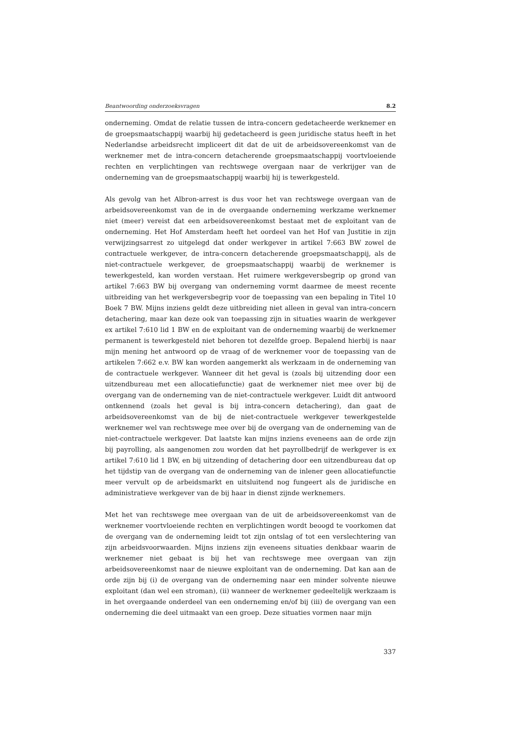Beantwoording onderzoeksvragen 8.2
onderneming. Omdat de relatie tussen de intra-concern gedetacheerde werknemer en de groepsmaatschappij waarbij hij gedetacheerd is geen juridische status heeft in het Nederlandse arbeidsrecht impliceert dit dat de uit de arbeidsovereenkomst van de werknemer met de intra-concern detacherende groepsmaatschappij voortvloeiende rechten en verplichtingen van rechtswege overgaan naar de verkrijger van de onderneming van de groepsmaatschappij waarbij hij is tewerkgesteld.
Als gevolg van het Albron-arrest is dus voor het van rechtswege overgaan van de arbeidsovereenkomst van de in de overgaande onderneming werkzame werknemer niet (meer) vereist dat een arbeidsovereenkomst bestaat met de exploitant van de onderneming. Het Hof Amsterdam heeft het oordeel van het Hof van Justitie in zijn verwijzingsarrest zo uitgelegd dat onder werkgever in artikel 7:663 BW zowel de contractuele werkgever, de intra-concern detacherende groepsmaatschappij, als de niet-contractuele werkgever, de groepsmaatschappij waarbij de werknemer is tewerkgesteld, kan worden verstaan. Het ruimere werkgeversbegrip op grond van artikel 7:663 BW bij overgang van onderneming vormt daarmee de meest recente uitbreiding van het werkgeversbegrip voor de toepassing van een bepaling in Titel 10 Boek 7 BW. Mijns inziens geldt deze uitbreiding niet alleen in geval van intra-concern detachering, maar kan deze ook van toepassing zijn in situaties waarin de werkgever ex artikel 7:610 lid 1 BW en de exploitant van de onderneming waarbij de werknemer permanent is tewerkgesteld niet behoren tot dezelfde groep. Bepalend hierbij is naar mijn mening het antwoord op de vraag of de werknemer voor de toepassing van de artikelen 7:662 e.v. BW kan worden aangemerkt als werkzaam in de onderneming van de contractuele werkgever. Wanneer dit het geval is (zoals bij uitzending door een uitzendbureau met een allocatiefunctie) gaat de werknemer niet mee over bij de overgang van de onderneming van de niet-contractuele werkgever. Luidt dit antwoord ontkennend (zoals het geval is bij intra-concern detachering), dan gaat de arbeidsovereenkomst van de bij de niet-contractuele werkgever tewerkgestelde werknemer wel van rechtswege mee over bij de overgang van de onderneming van de niet-contractuele werkgever. Dat laatste kan mijns inziens eveneens aan de orde zijn bij payrolling, als aangenomen zou worden dat het payrollbedrijf de werkgever is ex artikel 7:610 lid 1 BW, en bij uitzending of detachering door een uitzendbureau dat op het tijdstip van de overgang van de onderneming van de inlener geen allocatiefunctie meer vervult op de arbeidsmarkt en uitsluitend nog fungeert als de juridische en administratieve werkgever van de bij haar in dienst zijnde werknemers.
Met het van rechtswege mee overgaan van de uit de arbeidsovereenkomst van de werknemer voortvloeiende rechten en verplichtingen wordt beoogd te voorkomen dat de overgang van de onderneming leidt tot zijn ontslag of tot een verslechtering van zijn arbeidsvoorwaarden. Mijns inziens zijn eveneens situaties denkbaar waarin de werknemer niet gebaat is bij het van rechtswege mee overgaan van zijn arbeidsovereenkomst naar de nieuwe exploitant van de onderneming. Dat kan aan de orde zijn bij (i) de overgang van de onderneming naar een minder solvente nieuwe exploitant (dan wel een stroman), (ii) wanneer de werknemer gedeeltelijk werkzaam is in het overgaande onderdeel van een onderneming en/of bij (iii) de overgang van een onderneming die deel uitmaakt van een groep. Deze situaties vormen naar mijn
337